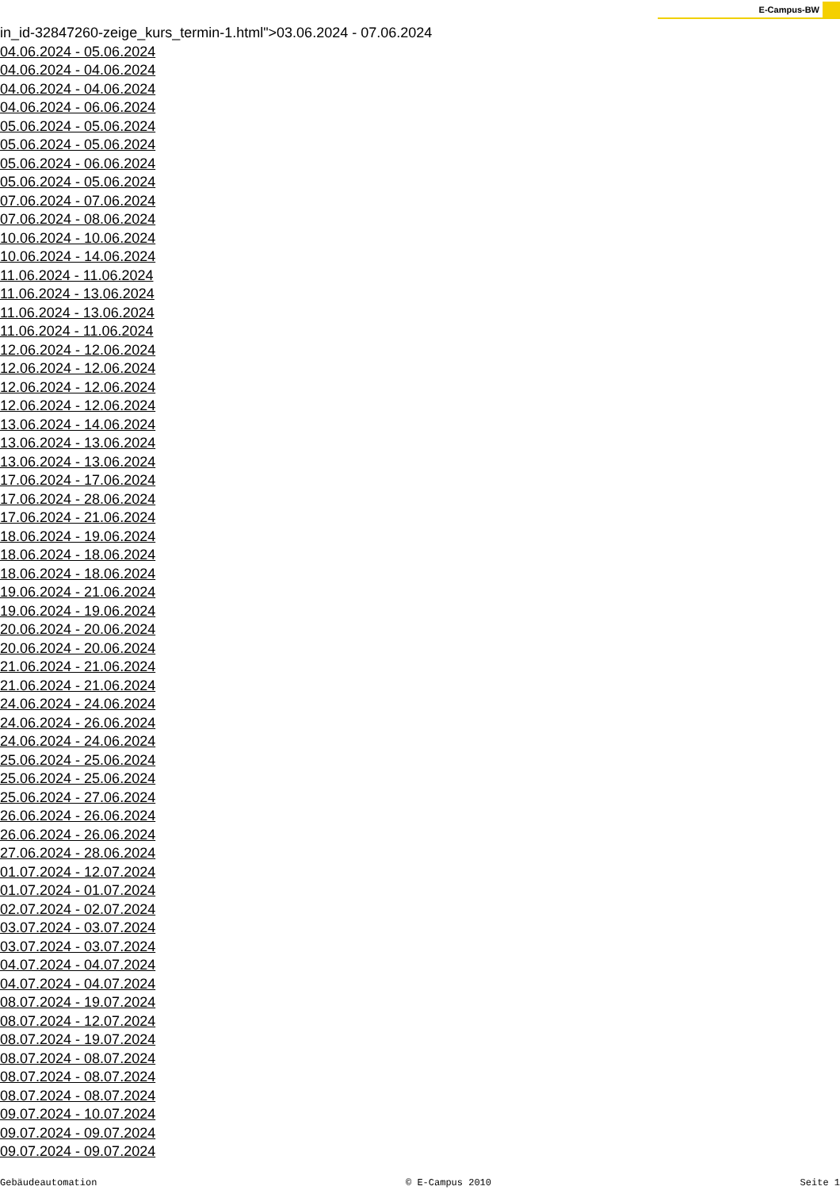E-Campus-BW
in_id-32847260-zeige_kurs_termin-1.html">03.06.2024 - 07.06.2024
04.06.2024 - 05.06.2024
04.06.2024 - 04.06.2024
04.06.2024 - 04.06.2024
04.06.2024 - 06.06.2024
05.06.2024 - 05.06.2024
05.06.2024 - 05.06.2024
05.06.2024 - 06.06.2024
05.06.2024 - 05.06.2024
07.06.2024 - 07.06.2024
07.06.2024 - 08.06.2024
10.06.2024 - 10.06.2024
10.06.2024 - 14.06.2024
11.06.2024 - 11.06.2024
11.06.2024 - 13.06.2024
11.06.2024 - 13.06.2024
11.06.2024 - 11.06.2024
12.06.2024 - 12.06.2024
12.06.2024 - 12.06.2024
12.06.2024 - 12.06.2024
12.06.2024 - 12.06.2024
13.06.2024 - 14.06.2024
13.06.2024 - 13.06.2024
13.06.2024 - 13.06.2024
17.06.2024 - 17.06.2024
17.06.2024 - 28.06.2024
17.06.2024 - 21.06.2024
18.06.2024 - 19.06.2024
18.06.2024 - 18.06.2024
18.06.2024 - 18.06.2024
19.06.2024 - 21.06.2024
19.06.2024 - 19.06.2024
20.06.2024 - 20.06.2024
20.06.2024 - 20.06.2024
21.06.2024 - 21.06.2024
21.06.2024 - 21.06.2024
24.06.2024 - 24.06.2024
24.06.2024 - 26.06.2024
24.06.2024 - 24.06.2024
25.06.2024 - 25.06.2024
25.06.2024 - 25.06.2024
25.06.2024 - 27.06.2024
26.06.2024 - 26.06.2024
26.06.2024 - 26.06.2024
27.06.2024 - 28.06.2024
01.07.2024 - 12.07.2024
01.07.2024 - 01.07.2024
02.07.2024 - 02.07.2024
03.07.2024 - 03.07.2024
03.07.2024 - 03.07.2024
04.07.2024 - 04.07.2024
04.07.2024 - 04.07.2024
08.07.2024 - 19.07.2024
08.07.2024 - 12.07.2024
08.07.2024 - 19.07.2024
08.07.2024 - 08.07.2024
08.07.2024 - 08.07.2024
08.07.2024 - 08.07.2024
09.07.2024 - 10.07.2024
09.07.2024 - 09.07.2024
09.07.2024 - 09.07.2024
Gebäudeautomation © E-Campus 2010 Seite 1